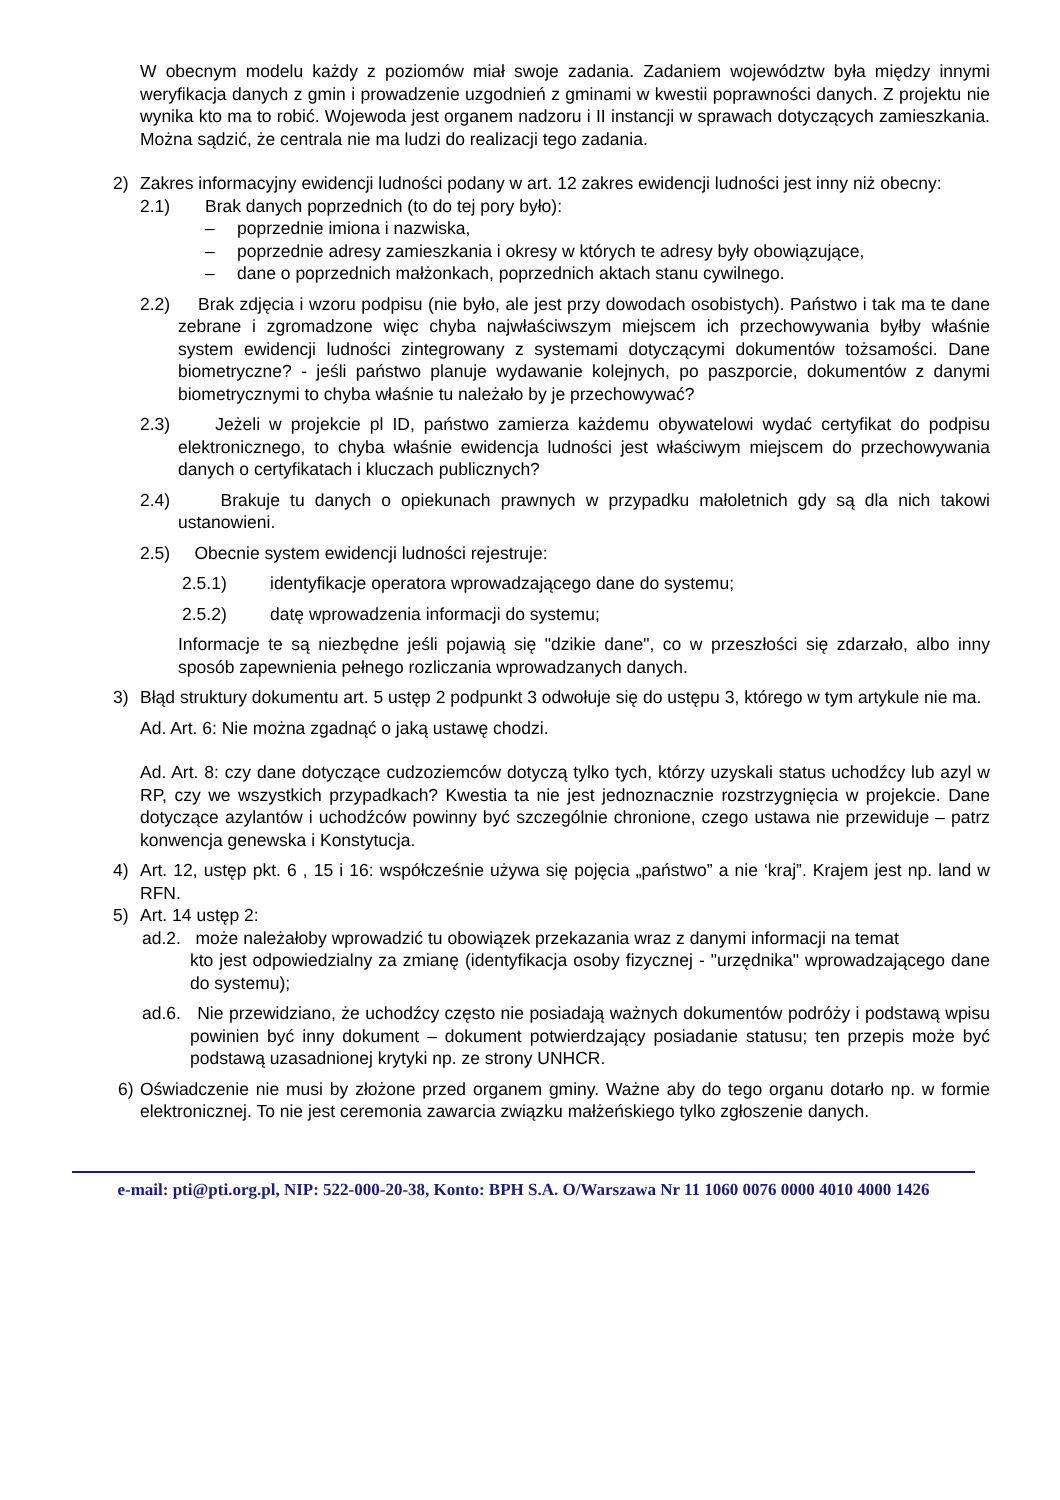W obecnym modelu każdy z poziomów miał swoje zadania. Zadaniem województw była między innymi weryfikacja danych z gmin i prowadzenie uzgodnień z gminami w kwestii poprawności danych. Z projektu nie wynika kto ma to robić. Wojewoda jest organem nadzoru i II instancji w sprawach dotyczących zamieszkania. Można sądzić, że centrala nie ma ludzi do realizacji tego zadania.
2) Zakres informacyjny ewidencji ludności podany w art. 12 zakres ewidencji ludności jest inny niż obecny:
2.1) Brak danych poprzednich (to do tej pory było):
– poprzednie imiona i nazwiska,
– poprzednie adresy zamieszkania i okresy w których te adresy były obowiązujące,
– dane o poprzednich małżonkach, poprzednich aktach stanu cywilnego.
2.2) Brak zdjęcia i wzoru podpisu (nie było, ale jest przy dowodach osobistych). Państwo i tak ma te dane zebrane i zgromadzone więc chyba najwłaściwszym miejscem ich przechowywania byłby właśnie system ewidencji ludności zintegrowany z systemami dotyczącymi dokumentów tożsamości. Dane biometryczne? - jeśli państwo planuje wydawanie kolejnych, po paszporcie, dokumentów z danymi biometrycznymi to chyba właśnie tu należało by je przechowywać?
2.3) Jeżeli w projekcie pl ID, państwo zamierza każdemu obywatelowi wydać certyfikat do podpisu elektronicznego, to chyba właśnie ewidencja ludności jest właściwym miejscem do przechowywania danych o certyfikatach i kluczach publicznych?
2.4) Brakuje tu danych o opiekunach prawnych w przypadku małoletnich gdy są dla nich takowi ustanowieni.
2.5) Obecnie system ewidencji ludności rejestruje:
2.5.1) identyfikacje operatora wprowadzającego dane do systemu;
2.5.2) datę wprowadzenia informacji do systemu;
Informacje te są niezbędne jeśli pojawią się "dzikie dane", co w przeszłości się zdarzało, albo inny sposób zapewnienia pełnego rozliczania wprowadzanych danych.
3) Błąd struktury dokumentu art. 5 ustęp 2 podpunkt 3 odwołuje się do ustępu 3, którego w tym artykule nie ma.
Ad. Art. 6: Nie można zgadnąć o jaką ustawę chodzi.
Ad. Art. 8: czy dane dotyczące cudzoziemców dotyczą tylko tych, którzy uzyskali status uchodźcy lub azyl w RP, czy we wszystkich przypadkach? Kwestia ta nie jest jednoznacznie rozstrzygnięcia w projekcie. Dane dotyczące azylantów i uchodźców powinny być szczególnie chronione, czego ustawa nie przewiduje – patrz konwencja genewska i Konstytucja.
4) Art. 12, ustęp pkt. 6 , 15 i 16: współcześnie używa się pojęcia „państwo” a nie ‘kraj”. Krajem jest np. land w RFN.
5) Art. 14 ustęp 2:
ad.2. może należałoby wprowadzić tu obowiązek przekazania wraz z danymi informacji na temat
kto jest odpowiedzialny za zmianę (identyfikacja osoby fizycznej - "urzędnika" wprowadzającego dane do systemu);
ad.6. Nie przewidziano, że uchodźcy często nie posiadają ważnych dokumentów podróży i podstawą wpisu powinien być inny dokument – dokument potwierdzający posiadanie statusu; ten przepis może być podstawą uzasadnionej krytyki np. ze strony UNHCR.
6) Oświadczenie nie musi by złożone przed organem gminy. Ważne aby do tego organu dotarło np. w formie elektronicznej. To nie jest ceremonia zawarcia związku małżeńskiego tylko zgłoszenie danych.
e-mail: pti@pti.org.pl, NIP: 522-000-20-38, Konto: BPH S.A. O/Warszawa Nr 11 1060 0076 0000 4010 4000 1426